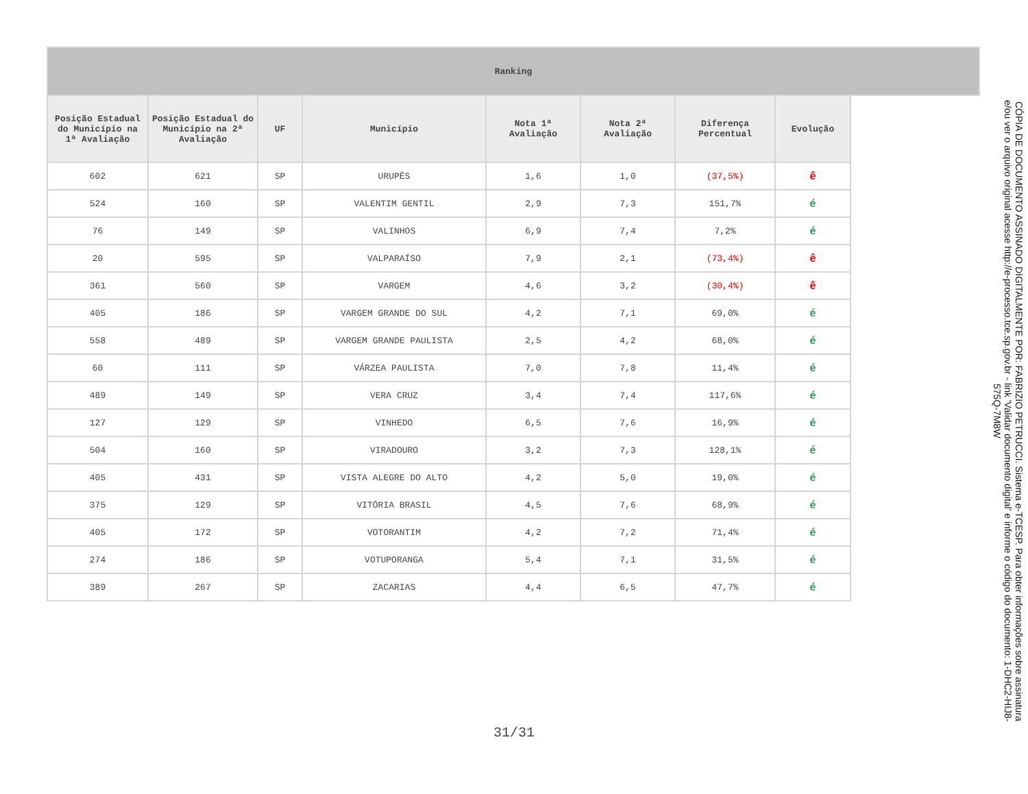| Ranking | | | | | | | | |
| --- | --- | --- | --- | --- | --- | --- | --- | --- |
| Posição Estadual do Município na 1ª Avaliação | Posição Estadual do Município na 2ª Avaliação | UF | Município | Nota 1ª Avaliação | Nota 2ª Avaliação | Diferença Percentual | Evolução | |
| 602 | 621 | SP | URUPÊS | 1,6 | 1,0 | (37,5%) | ê | |
| 524 | 160 | SP | VALENTIM GENTIL | 2,9 | 7,3 | 151,7% | é | |
| 76 | 149 | SP | VALINHOS | 6,9 | 7,4 | 7,2% | é | |
| 20 | 595 | SP | VALPARAÍSO | 7,9 | 2,1 | (73,4%) | ê | |
| 361 | 560 | SP | VARGEM | 4,6 | 3,2 | (30,4%) | ê | |
| 405 | 186 | SP | VARGEM GRANDE DO SUL | 4,2 | 7,1 | 69,0% | é | |
| 558 | 489 | SP | VARGEM GRANDE PAULISTA | 2,5 | 4,2 | 68,0% | é | |
| 60 | 111 | SP | VÁRZEA PAULISTA | 7,0 | 7,8 | 11,4% | é | |
| 489 | 149 | SP | VERA CRUZ | 3,4 | 7,4 | 117,6% | é | |
| 127 | 129 | SP | VINHEDO | 6,5 | 7,6 | 16,9% | é | |
| 504 | 160 | SP | VIRADOURO | 3,2 | 7,3 | 128,1% | é | |
| 405 | 431 | SP | VISTA ALEGRE DO ALTO | 4,2 | 5,0 | 19,0% | é | |
| 375 | 129 | SP | VITÓRIA BRASIL | 4,5 | 7,6 | 68,9% | é | |
| 405 | 172 | SP | VOTORANTIM | 4,2 | 7,2 | 71,4% | é | |
| 274 | 186 | SP | VOTUPORANGA | 5,4 | 7,1 | 31,5% | é | |
| 389 | 267 | SP | ZACARIAS | 4,4 | 6,5 | 47,7% | é | |
31/31
CÓPIA DE DOCUMENTO ASSINADO DIGITALMENTE POR: FABRIZIO PETRUCCI. Sistema e-TCESP. Para obter informações sobre assinatura e/ou ver o arquivo original acesse http://e-processo.tce.sp.gov.br - link 'Validar documento digital' e informe o código do documento: 1-DHC2-HIJ8-575Q-7M8W